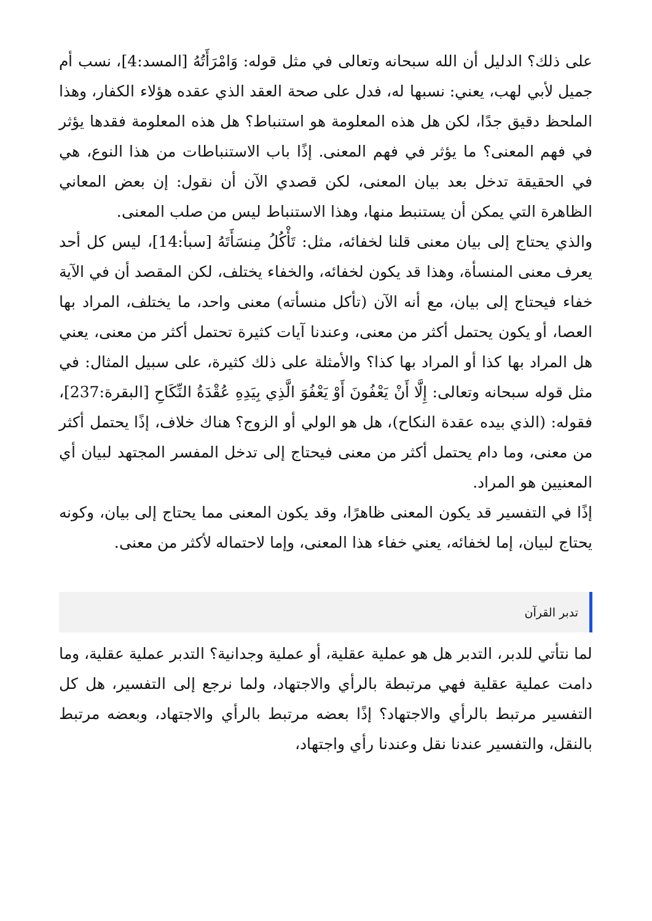على ذلك؟ الدليل أن الله سبحانه وتعالى في مثل قوله: وَامْرَأَتُهُ [المسد:4]، نسب أم جميل لأبي لهب، يعني: نسبها له، فدل على صحة العقد الذي عقده هؤلاء الكفار، وهذا الملحظ دقيق جدًا، لكن هل هذه المعلومة هو استنباط؟ هل هذه المعلومة فقدها يؤثر في فهم المعنى؟ ما يؤثر في فهم المعنى. إذًا باب الاستنباطات من هذا النوع، هي في الحقيقة تدخل بعد بيان المعنى، لكن قصدي الآن أن نقول: إن بعض المعاني الظاهرة التي يمكن أن يستنبط منها، وهذا الاستنباط ليس من صلب المعنى.
والذي يحتاج إلى بيان معنى قلنا لخفائه، مثل: تَأْكُلُ مِنسَأَتَهُ [سبأ:14]، ليس كل أحد يعرف معنى المنسأة، وهذا قد يكون لخفائه، والخفاء يختلف، لكن المقصد أن في الآية خفاء فيحتاج إلى بيان، مع أنه الآن (تأكل منسأته) معنى واحد، ما يختلف، المراد بها العصا، أو يكون يحتمل أكثر من معنى، وعندنا آيات كثيرة تحتمل أكثر من معنى، يعني هل المراد بها كذا أو المراد بها كذا؟ والأمثلة على ذلك كثيرة، على سبيل المثال: في مثل قوله سبحانه وتعالى: إِلَّا أَنْ يَعْفُونَ أَوْ يَعْفُوَ الَّذِي بِيَدِهِ عُقْدَةُ النِّكَاحِ [البقرة:237]، فقوله: (الذي بيده عقدة النكاح)، هل هو الولي أو الزوج؟ هناك خلاف، إذًا يحتمل أكثر من معنى، وما دام يحتمل أكثر من معنى فيحتاج إلى تدخل المفسر المجتهد لبيان أي المعنيين هو المراد.
إذًا في التفسير قد يكون المعنى ظاهرًا، وقد يكون المعنى مما يحتاج إلى بيان، وكونه يحتاج لبيان، إما لخفائه، يعني خفاء هذا المعنى، وإما لاحتماله لأكثر من معنى.
تدبر القرآن
لما نتأتي للدبر، التدبر هل هو عملية عقلية، أو عملية وجدانية؟ التدبر عملية عقلية، وما دامت عملية عقلية فهي مرتبطة بالرأي والاجتهاد، ولما نرجع إلى التفسير، هل كل التفسير مرتبط بالرأي والاجتهاد؟ إذًا بعضه مرتبط بالرأي والاجتهاد، وبعضه مرتبط بالنقل، والتفسير عندنا نقل وعندنا رأي واجتهاد،